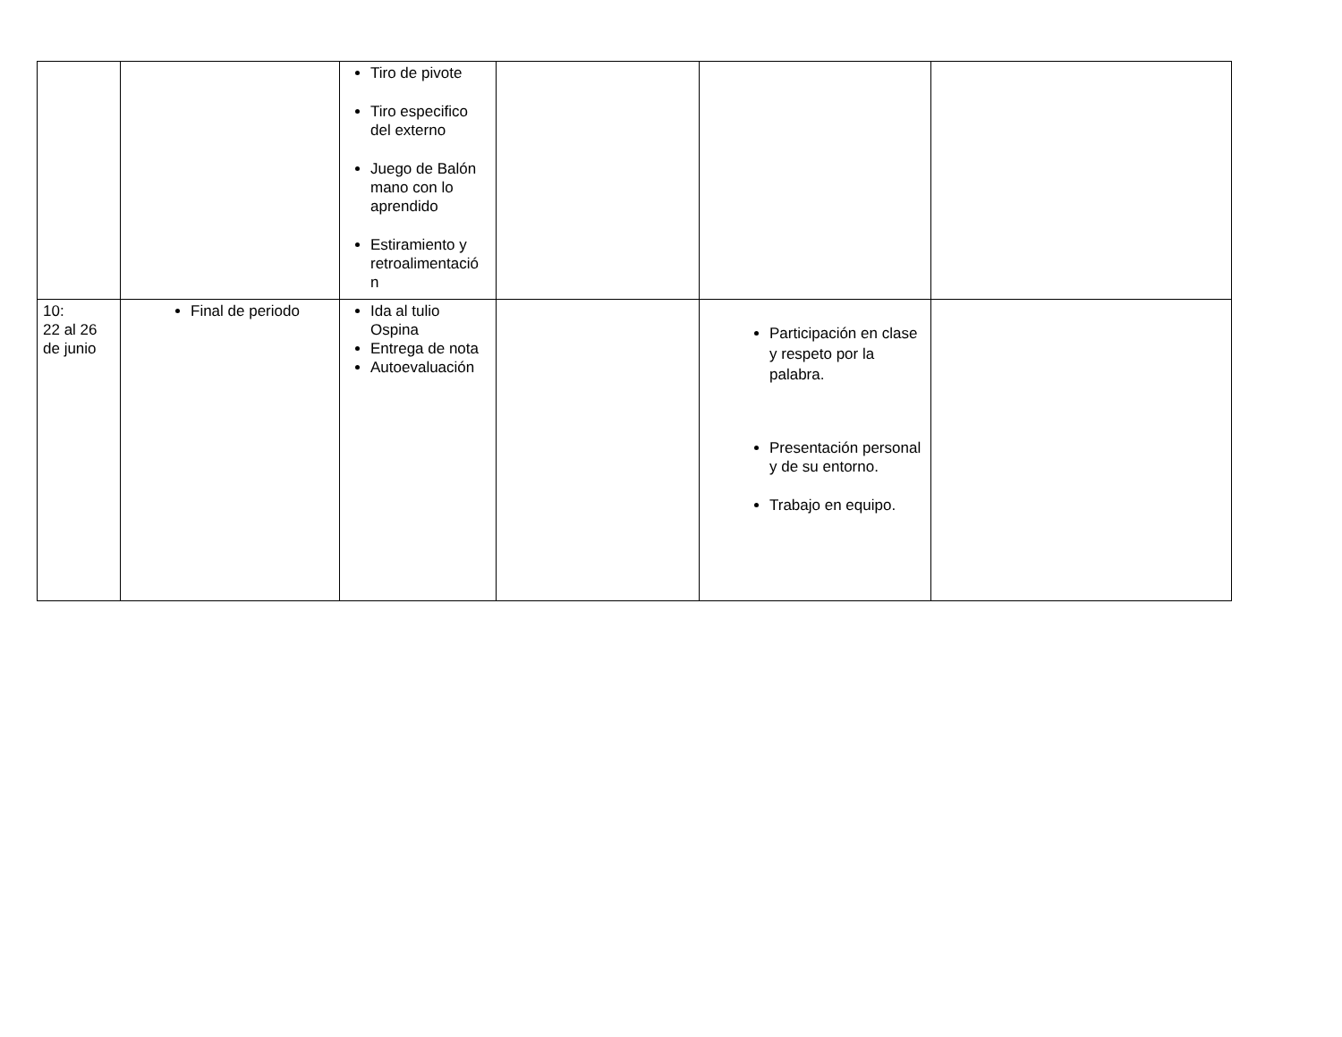| | | Tiro de pivote Tiro especifico del externo Juego de Balón mano con lo aprendido Estiramiento y retroalimentació n | | | |
| 10: 22 al 26 de junio | Final de periodo | Ida al tulio Ospina Entrega de nota Autoevaluación | | Participación en clase y respeto por la palabra. Presentación personal y de su entorno. Trabajo en equipo. | |